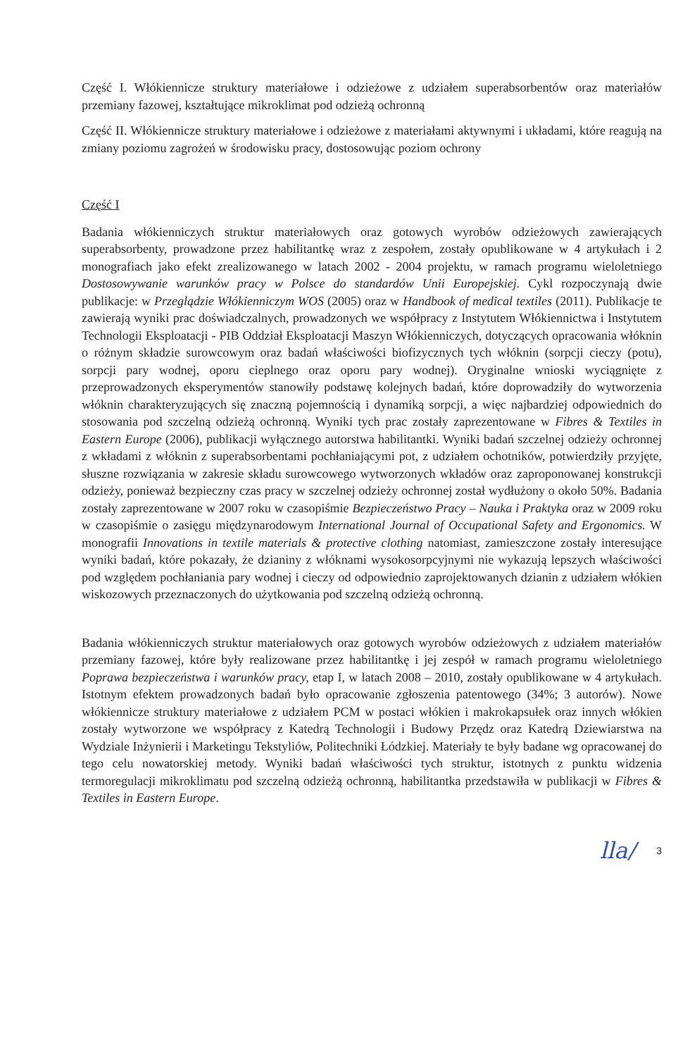Część I. Włókiennicze struktury materiałowe i odzieżowe z udziałem superabsorbentów oraz materiałów przemiany fazowej, kształtujące mikroklimat pod odzieżą ochronną
Część II. Włókiennicze struktury materiałowe i odzieżowe z materiałami aktywnymi i układami, które reagują na zmiany poziomu zagrożeń w środowisku pracy, dostosowując poziom ochrony
Część I
Badania włókienniczych struktur materiałowych oraz gotowych wyrobów odzieżowych zawierających superabsorbenty, prowadzone przez habilitantkę wraz z zespołem, zostały opublikowane w 4 artykułach i 2 monografiach jako efekt zrealizowanego w latach 2002 - 2004 projektu, w ramach programu wieloletniego Dostosowywanie warunków pracy w Polsce do standardów Unii Europejskiej. Cykl rozpoczynają dwie publikacje: w Przeglądzie Włókienniczym WOS (2005) oraz w Handbook of medical textiles (2011). Publikacje te zawierają wyniki prac doświadczalnych, prowadzonych we współpracy z Instytutem Włókiennictwa i Instytutem Technologii Eksploatacji - PIB Oddział Eksploatacji Maszyn Włókienniczych, dotyczących opracowania włóknin o różnym składzie surowcowym oraz badań właściwości biofizycznych tych włóknin (sorpcji cieczy (potu), sorpcji pary wodnej, oporu cieplnego oraz oporu pary wodnej). Oryginalne wnioski wyciągnięte z przeprowadzonych eksperymentów stanowiły podstawę kolejnych badań, które doprowadziły do wytworzenia włóknin charakteryzujących się znaczną pojemnością i dynamiką sorpcji, a więc najbardziej odpowiednich do stosowania pod szczelną odzieżą ochronną. Wyniki tych prac zostały zaprezentowane w Fibres & Textiles in Eastern Europe (2006), publikacji wyłącznego autorstwa habilitantki. Wyniki badań szczelnej odzieży ochronnej z wkładami z włóknin z superabsorbentami pochłaniającymi pot, z udziałem ochotników, potwierdziły przyjęte, słuszne rozwiązania w zakresie składu surowcowego wytworzonych wkładów oraz zaproponowanej konstrukcji odzieży, ponieważ bezpieczny czas pracy w szczelnej odzieży ochronnej został wydłużony o około 50%. Badania zostały zaprezentowane w 2007 roku w czasopiśmie Bezpieczeństwo Pracy – Nauka i Praktyka oraz w 2009 roku w czasopiśmie o zasięgu międzynarodowym International Journal of Occupational Safety and Ergonomics. W monografii Innovations in textile materials & protective clothing natomiast, zamieszczone zostały interesujące wyniki badań, które pokazały, że dzianiny z włóknami wysokosorpcyjnymi nie wykazują lepszych właściwości pod względem pochłaniania pary wodnej i cieczy od odpowiednio zaprojektowanych dzianin z udziałem włókien wiskozowych przeznaczonych do użytkowania pod szczelną odzieżą ochronną.
Badania włókienniczych struktur materiałowych oraz gotowych wyrobów odzieżowych z udziałem materiałów przemiany fazowej, które były realizowane przez habilitantkę i jej zespół w ramach programu wieloletniego Poprawa bezpieczeństwa i warunków pracy, etap I, w latach 2008 – 2010, zostały opublikowane w 4 artykułach. Istotnym efektem prowadzonych badań było opracowanie zgłoszenia patentowego (34%; 3 autorów). Nowe włókiennicze struktury materiałowe z udziałem PCM w postaci włókien i makrokapsułek oraz innych włókien zostały wytworzone we współpracy z Katedrą Technologii i Budowy Przędz oraz Katedrą Dziewiarstwa na Wydziale Inżynierii i Marketingu Tekstyliów, Politechniki Łódzkiej. Materiały te były badane wg opracowanej do tego celu nowatorskiej metody. Wyniki badań właściwości tych struktur, istotnych z punktu widzenia termoregulacji mikroklimatu pod szczelną odzieżą ochronną, habilitantka przedstawiła w publikacji w Fibres & Textiles in Eastern Europe.
lla/ 3